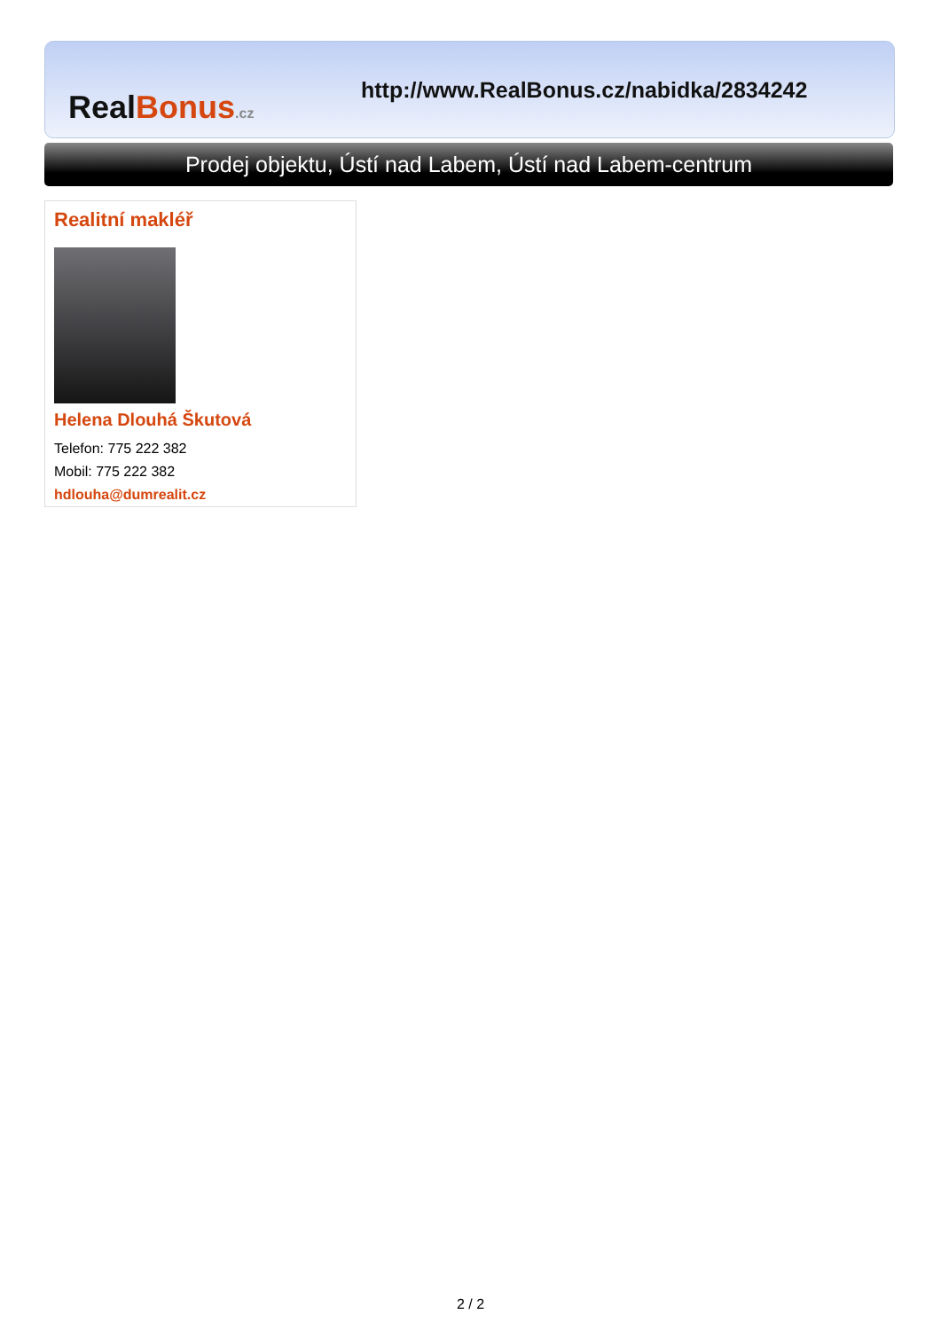Real Bonus.cz
http://www.RealBonus.cz/nabidka/2834242
Prodej objektu, Ústí nad Labem, Ústí nad Labem-centrum
Realitní makléř
Helena Dlouhá Škutová
Telefon: 775 222 382
Mobil: 775 222 382
hdlouha@dumrealit.cz
2 / 2